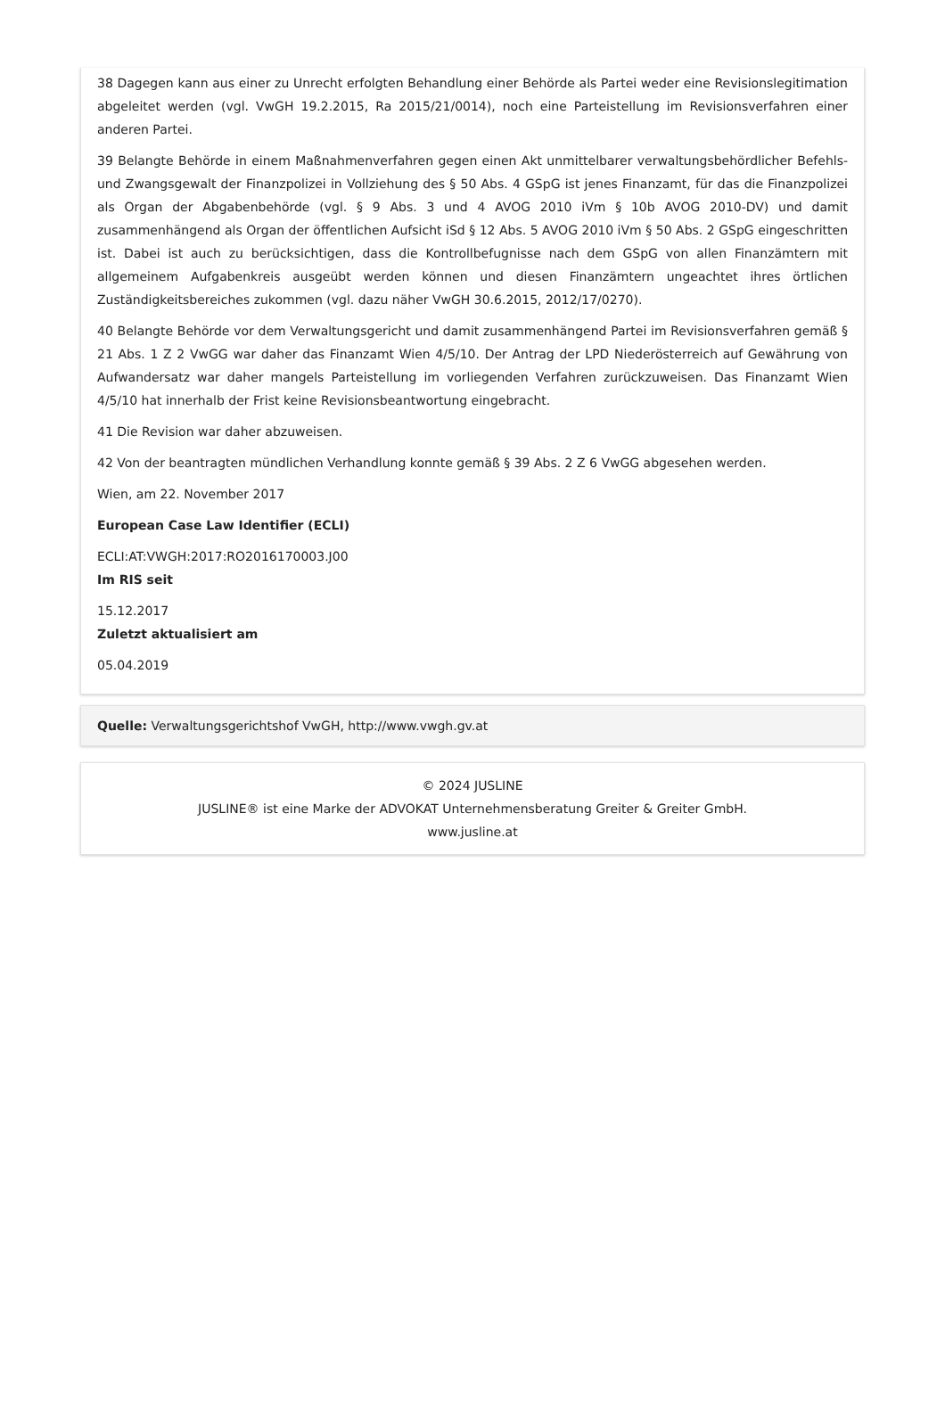38 Dagegen kann aus einer zu Unrecht erfolgten Behandlung einer Behörde als Partei weder eine Revisionslegitimation abgeleitet werden (vgl. VwGH 19.2.2015, Ra 2015/21/0014), noch eine Parteistellung im Revisionsverfahren einer anderen Partei.
39 Belangte Behörde in einem Maßnahmenverfahren gegen einen Akt unmittelbarer verwaltungsbehördlicher Befehls- und Zwangsgewalt der Finanzpolizei in Vollziehung des § 50 Abs. 4 GSpG ist jenes Finanzamt, für das die Finanzpolizei als Organ der Abgabenbehörde (vgl. § 9 Abs. 3 und 4 AVOG 2010 iVm § 10b AVOG 2010-DV) und damit zusammenhängend als Organ der öffentlichen Aufsicht iSd § 12 Abs. 5 AVOG 2010 iVm § 50 Abs. 2 GSpG eingeschritten ist. Dabei ist auch zu berücksichtigen, dass die Kontrollbefugnisse nach dem GSpG von allen Finanzämtern mit allgemeinem Aufgabenkreis ausgeübt werden können und diesen Finanzämtern ungeachtet ihres örtlichen Zuständigkeitsbereiches zukommen (vgl. dazu näher VwGH 30.6.2015, 2012/17/0270).
40 Belangte Behörde vor dem Verwaltungsgericht und damit zusammenhängend Partei im Revisionsverfahren gemäß § 21 Abs. 1 Z 2 VwGG war daher das Finanzamt Wien 4/5/10. Der Antrag der LPD Niederösterreich auf Gewährung von Aufwandersatz war daher mangels Parteistellung im vorliegenden Verfahren zurückzuweisen. Das Finanzamt Wien 4/5/10 hat innerhalb der Frist keine Revisionsbeantwortung eingebracht.
41 Die Revision war daher abzuweisen.
42 Von der beantragten mündlichen Verhandlung konnte gemäß § 39 Abs. 2 Z 6 VwGG abgesehen werden.
Wien, am 22. November 2017
European Case Law Identifier (ECLI)
ECLI:AT:VWGH:2017:RO2016170003.J00
Im RIS seit
15.12.2017
Zuletzt aktualisiert am
05.04.2019
Quelle: Verwaltungsgerichtshof VwGH, http://www.vwgh.gv.at
© 2024 JUSLINE
JUSLINE® ist eine Marke der ADVOKAT Unternehmensberatung Greiter & Greiter GmbH.
www.jusline.at